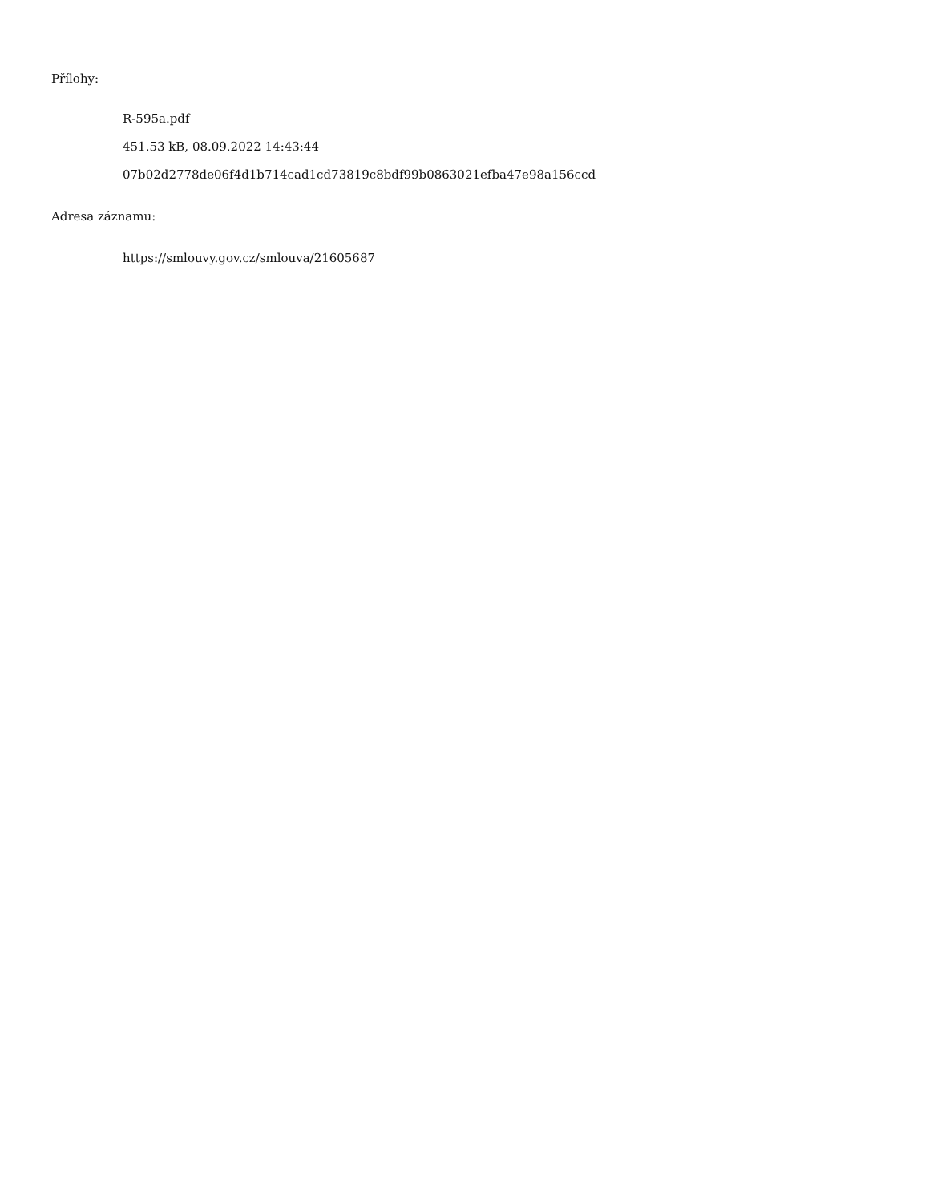Přílohy:
R-595a.pdf
451.53 kB, 08.09.2022 14:43:44
07b02d2778de06f4d1b714cad1cd73819c8bdf99b0863021efba47e98a156ccd
Adresa záznamu:
https://smlouvy.gov.cz/smlouva/21605687